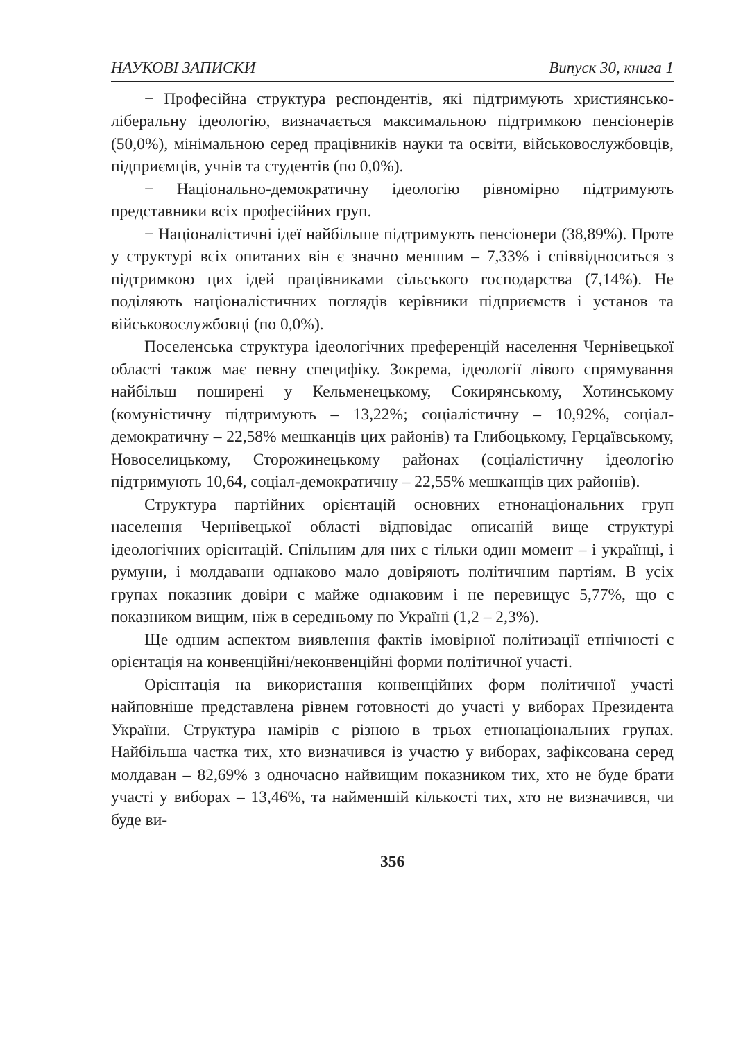НАУКОВІ ЗАПИСКИ Випуск 30, книга 1
− Професійна структура респондентів, які підтримують християнсько-ліберальну ідеологію, визначається максимальною підтримкою пенсіонерів (50,0%), мінімальною серед працівників науки та освіти, військовослужбовців, підприємців, учнів та студентів (по 0,0%).
− Національно-демократичну ідеологію рівномірно підтримують представники всіх професійних груп.
− Націоналістичні ідеї найбільше підтримують пенсіонери (38,89%). Проте у структурі всіх опитаних він є значно меншим – 7,33% і співвідноситься з підтримкою цих ідей працівниками сільського господарства (7,14%). Не поділяють націоналістичних поглядів керівники підприємств і установ та військовослужбовці (по 0,0%).
Поселенська структура ідеологічних преференцій населення Чернівецької області також має певну специфіку. Зокрема, ідеології лівого спрямування найбільш поширені у Кельменецькому, Сокирянському, Хотинському (комуністичну підтримують – 13,22%; соціалістичну – 10,92%, соціал-демократичну – 22,58% мешканців цих районів) та Глибоцькому, Герцаївському, Новоселицькому, Сторожинецькому районах (соціалістичну ідеологію підтримують 10,64, соціал-демократичну – 22,55% мешканців цих районів).
Структура партійних орієнтацій основних етнонаціональних груп населення Чернівецької області відповідає описаній вище структурі ідеологічних орієнтацій. Спільним для них є тільки один момент – і українці, і румуни, і молдавани однаково мало довіряють політичним партіям. В усіх групах показник довіри є майже однаковим і не перевищує 5,77%, що є показником вищим, ніж в середньому по Україні (1,2 – 2,3%).
Ще одним аспектом виявлення фактів імовірної політизації етнічності є орієнтація на конвенційні/неконвенційні форми політичної участі.
Орієнтація на використання конвенційних форм політичної участі найповніше представлена рівнем готовності до участі у виборах Президента України. Структура намірів є різною в трьох етнонаціональних групах. Найбільша частка тих, хто визначився із участю у виборах, зафіксована серед молдаван – 82,69% з одночасно найвищим показником тих, хто не буде брати участі у виборах – 13,46%, та найменшій кількості тих, хто не визначився, чи буде ви-
356